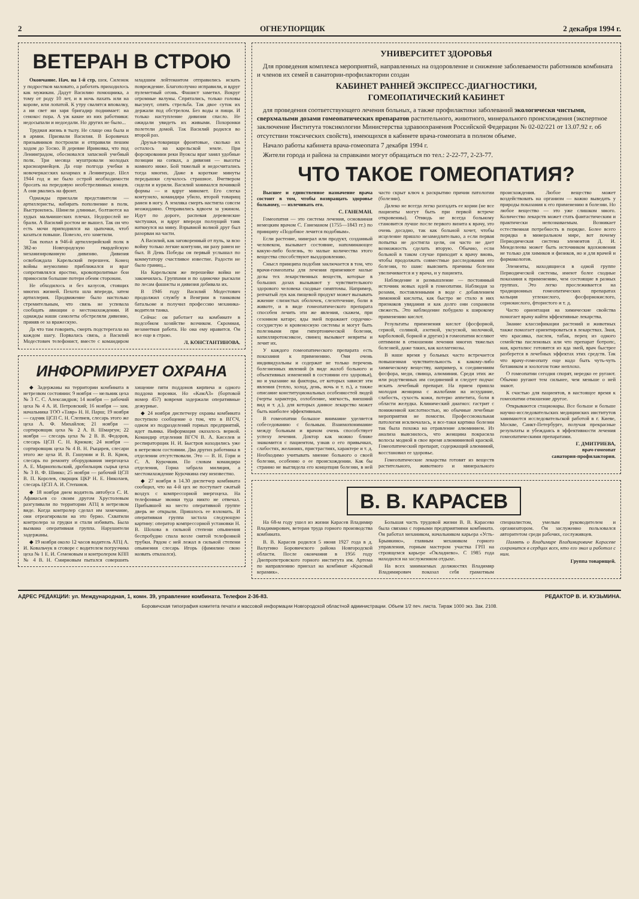2 ОГНЕУПОРЩИК 2 декабря 1994 г.
ВЕТЕРАН В СТРОЮ
Окончание. Нач. на 1-й стр. шек. Силенок у подростков маловато, а работать приходилось как мужикам. Дадут Василию помощника, а тому от роду 10 лет, и в ночь пахать или на корове, или лопатой. К утру свалятся вповалку, а ни свет ни заря бригадир поднимает: на сенокос пора. А уж какие из них работники: недосыпали и недоедали. Но других не было...
Трудная жизнь в тылу. Не слаще она была и в армии. Призвали Василия. В Боровичах призывников построили и отправили пешим ходом до Тосно. В деревне Ириновка, что под Ленинградом, обосновался запасной учебный полк. Три месяца муштровали молодых красноармейцев. Да еще полгода учебки в новочеркасских казармах в Ленинграде. Шел 1944 год и не было острой необходимости бросать на передовую необстрелянных юнцев. А они рвались на фронт.
Однажды приехали представители — артиллеристы, набирать пополнение в полк. Выстроились. Шинели длинные, болтаются на худых мальчишеских плечах. Недорослей не брали. А Василий ростом не вышел. Так он что есть мочи приподнялся на цыпочки, чтоб казаться повыше. Повезло, его заметили.
Так попал в 946-й артиллерийский полк в 382-ю Новгородскую гвардейскую механизированную дивизию. Дивизия освобождала Карельский перешеек. Конец войны неумолимо приближался и враг сопротивлялся яростно, кровопролитные бои приносили большие потери обеим сторонам.
Не обходилось и без казусов, стоящих многих жизней. Пехота шла впереди, затем артиллерия. Продвижение было настолько стремительным, что связь не успевала сообщать авиации о местонахождении. И однажды наши самолеты обстреляли дивизию, приняв ее за вражескую.
Да что там говорить, смерть подстерегала на каждом шагу. Порвалась связь, а Василий Модестович телефонист, вместе с командиром младшим лейтенантом отправились искать повреждение. Благополучно исправили, и вдруг пулеметный огонь. Фашист заметил. Вокруг огромные валуны. Спрятались, только головы высунут, опять стрельба. Так двое суток их держали под обстрелом. Без воды и пищи. И только наступление дивизии спасло. Не ожидали увидеть их живыми. Похоронки полетели домой. Так Василий родился во второй раз.
Друзья-товарищи фронтовые, сколько их осталось на карельской земле. При форсировании реки Вуоксы враг занял удобные позиции на сопках, а дивизия — высоты намного ниже. Бой тяжелый и недосчитались тогда многих. Даже в короткие минуты передышки случалось страшное. Вчетвером сидели и курили. Василий занимался починкой формы — и вдруг миномет. Его слегка контузило, командира убило, второй товарищ ранен в ногу. А земляка смерть настигла совсем неожиданно. Отправились вдвоем за ужином. Идут по дороге, распевая деревенские частушки, и вдруг впереди ползущий танк наткнулся на мину. Взрывной волной друг был разорван на части.
А Василий, как заговоренный от пуль, за всю войну только легкие контузии, ни разу ранен не был. В День Победы он первый услышал по коммутатору счастливое известие. Радости не было границ...
На Карельском же перешейке война не закончилась. Группами и по одиночке рыскали по лесам фашисты и дивизия добивала их.
В 1946 году Василий Модестович продолжил службу в Венгрии в танковом батальоне и получил профессию механика-водителя танка.
Сейчас он работает на комбинате в подсобном хозяйстве возчиком. Скромная, незаметная работа. Но она ему нравится. Он все еще в строю.
Л. КОНСТАНТИНОВА.
ИНФОРМИРУЕТ ОХРАНА
◆ Задержаны на территории комбината в нетрезвом состоянии: 9 ноября — мельник цеха № 3 С. С. Александров; 14 ноября — рабочий цеха № 4 А. И. Петровский; 16 ноября — зам. начальника ТОО «Тавр» Н. Н. Парш; 19 ноября — садчик ЦСП С. Н. Слепнев, слесарь этого же цеха А. Ф. Михайлов; 21 ноября — сортировщик цеха № 2 А. В. Шмаргун; 22 ноября — слесарь цеха № 2 В. В. Федоров, слесарь ЦСП С. Н. Крюков; 24 ноября — сортировщик цеха № 4 В. Н. Рыцарев, слесари этого же цеха И. В. Гашунин и В. В. Крюк, слесарь по ремонту оборудования энергоцеха А. Е. Марнопольский, дробильщик сырья цеха № 3 В. Ф. Шинко; 25 ноября — рабочий ЦСП В. П. Королев, сварщик ЦКР Н. Е. Николаев, слесарь ЦСП А. И. Степанов.
◆ 18 ноября днем водитель автобуса С. И. Афанасьев со своим другом Хрустолевым разгуливали по территории АТЦ в нетрезвом виде. Когда контролер сделал им замечание, они отреагировали на это бурно. Схватили контролера за грудки и стали избивать. Была вызвана оперативная группа. Нарушители задержаны.
◆ 19 ноября около 12 часов водитель АТЦ А. И. Ковальчук в сговоре с водителем погрузчика цеха № 1 Е. И. Семеновым и контролером КПП № 4 В. Н. Смирновым пытался совершить хищение пяти поддонов кирпича и одного поддона воронки. Но «КамАЗ» (бортовой номер 457) вовремя задержали оперативные дежурные.
◆ 24 ноября диспетчеру охраны комбината поступило сообщение о том, что в ВГСЧ, одном из подразделений горных предприятий, идет пьянка. Информация оказалось верной. Командир отделения ВГСЧ В. А. Киселев и респираторщик Н. И. Быстров находились уже в нетрезвом состоянии. Два других работника в отделении отсутствовали. Это — В. Н. Горн и С. А. Курочкин. По словам командира отделения, Горна забрала милиция, а местонахождение Курочкина ему неизвестно.
◆ 27 ноября в 14.30 диспетчер комбината сообщил, что на 4-й цех не поступает сжатый воздух с компрессорной энергоцеха. На телефонные звонки туда никто не отвечал. Прибывшей на место оперативной группе дверь не открыли. Пришлось ее взломать. И оперативная группа застала следующую картину: оператор компрессорной установки Н. В. Шохова в сильной степени опьянения беспробудно спала возле снятой телефонной трубки. Рядом с ней лежал в сильной степени опьянения слесарь Игорь (фамилию свою назвать отказался).
УНИВЕРСИТЕТ ЗДОРОВЬЯ
Для проведения комплекса мероприятий, направленных на оздоровление и снижение заболеваемости работников комбината и членов их семей в санатории-профилактории создан
КАБИНЕТ РАННЕЙ ЭКСПРЕСС-ДИАГНОСТИКИ,
ГОМЕОПАТИЧЕСКИЙ КАБИНЕТ
для проведения соответствующего лечения больных, а также профилактики заболеваний экологически чистыми, сверхмалыми дозами гомеопатических препаратов растительного, животного, минерального происхождения (экспертное заключение Института токсикологии Министерства здравоохранения Российской Федерации № 02-02/221 от 13.07.92 г. об отсутствии токсических свойств), имеющихся в кабинете врача-гомеопата в полном объеме.
Начало работы кабинета врача-гомеопата 7 декабря 1994 г.
Жители города и района за справками могут обращаться по тел.: 2-22-77, 2-23-77.
ЧТО ТАКОЕ ГОМЕОПАТИЯ?
Высшее и единственное назначение врача состоит в том, чтобы возвращать здоровье больному, — излечивать его.
С. ГАНЕМАН.
Гомеопатия — это система лечения, основанная немецким врачом С. Ганеманом (1755—1843 гг.) по принципу «Подобное лечится подобным».
Если растение, минерал или продукт, созданный человеком, вызывает состояние, напоминающее какую-либо болезнь, то малые количества этого вещества способствуют выздоровлению.
Смысл принципа подобия заключается в том, что врачи-гомеопаты для лечения применяют малые дозы тех лекарственных веществ, которые в больших дозах вызывают у чувствительного здорового человека сходные симптомы. Например, репчатый лук как пищевой продукт может вызывать жжение слизистых оболочек, слезотечение, боли в животе, и в виде гомеопатического препарата способен лечить эти же явления, скажем, при сезонном катаре; яды змей поражают сердечно-сосудистую и кровеносную системы и могут быть полезными при гипертонической болезни, капилляротоксикозе, свинец вызывает невриты и лечит их.
У каждого гомеопатического препарата есть показания к применению. Они очень индивидуальны и содержат не только перечень болезненных явлений (в виде жалоб больного и объективных изменений в состоянии его здоровья), но и указание на факторы, от которых зависят эти явления (тепло, холод, день, ночь и т. п.), а также описание конституциональных особенностей людей (черты характера, озлобление, мягкость, внешний вид и т. д.), для которых данное лекарство может быть наиболее эффективным.
В гомеопатии большое внимание уделяется собеседованию с больным. Взаимопонимание между больным и врачом очень способствует успеху лечения. Доктор как можно ближе знакомится с пациентом, узнав о его привычках, слабостях, желаниях, пристрастиях, характере и т. д. Необходимо учитывать мнение больного о своей болезни, особенно о ее происхождении. Как бы странно не выглядела его концепция болезни, в ней часто скрыт ключ к раскрытию причин патологии (болезни).
Далеко не всегда легко разгадать ее корни (не все пациенты могут быть при первой встрече откровенны). Отнюдь не всегда больному становится лучше после первого визита к врачу, это очень досадно, так как больной хочет, чтобы исцеление пришло незамедлительно, а если первая попытка не достигла цели, он часто не дает возможность сделать вторую. Обычно, если больной в таком случае приходит к врачу вновь, чтобы продолжать совместные расследования его болезни, то шанс выяснить причины болезни увеличивается и у врача, и у пациента.
Наблюдение и размышление — постоянный источник новых идей в гомеопатии. Наблюдая за розами, поставленными в воде с добавлением лимонной кислоты, как быстро не стало в них признаков увядания и как долго они сохранили свежесть. Это наблюдение побудило к широкому применению кислот.
Результаты применения кислот (фосфорной, серной, соляной, азотной, уксусной, молочной, карболовой, борной и других) в гомеопатии вселяют оптимизм в отношении лечения многих тяжелых болезней, даже таких, как коллагенозы.
В наше время у больных часто встречается повышенная чувствительность к какому-либо химическому веществу, например, к соединениям фосфора, меди, свинца, алюминия. Среди этих же или родственных им соединений и следует подчас искать лечебный препарат. На прием пришла молодая женщина с жалобами на исхудание, слабость, сухость кожи, потерю аппетита, боли в области желудка. Клинический диагноз: гастрит с пониженной кислотностью, но обычные лечебные мероприятия не помогли. Профессиональная патология исключалась, и все-таки картина болезни так была похожа на отравление алюминием. Из анализа выяснилось, что женщина покрасила волосы модной в свое время алюминиевой краской. Гомеопатический препарат, содержащий алюминий, восстановил ее здоровье.
Гомеопатические лекарства готовят из веществ растительного, животного и минерального происхождения. Любое вещество может воздействовать на организм — важно выведать у природы показания к его применению в болезни. Но любое вещество — это уже слишком много. Количество лекарств может стать фантастическим и практически непознаваемым. Возникает естественная потребность в порядке. Более всего порядка в минеральном мире, вот почему Периодическая система элементов Д. И. Менделеева может быть источником вдохновения не только для химиков и физиков, но и для врачей и фармакологов.
Элементы, находящиеся в одной группе Периодической системы, имеют более сходные показания к применению, чем состоящие в разных группах. Это легко прослеживается на традиционных гомеопатических препаратах кальция углекислого, фосфорнокислого, сернокислого, фтористого и т. д.
Часто ориентация на химические свойства помогает врачу найти эффективные лекарства.
Знание классификации растений и животных также помогает ориентироваться в лекарствах. Зная, что красавка, паслен, табак, перец из одного семейства пасленовых или что препарат ботропс, ная, кроталюс готовятся из яда змей, врач быстрее разберется в лечебных эффектах этих средств. Так что врачу-гомеопату еще надо быть чуть-чуть ботаником и зоологом тоже неплохо.
О гомеопатии сегодня спорят, нередко ее ругают. Обычно ругают тем сильнее, чем меньше о ней знают.
К счастью для пациентов, в настоящее время к гомеопатии отношение другое.
Открываются стационары. Все больше и больше научно-исследовательских медицинских институтов занимаются исследовательской работой в г. Киеве, Москве, Санкт-Петербурге, получая прекрасные результаты и убеждаясь в эффективности лечения гомеопатическими препаратами.
Г. ДМИТРИЕВА,
врач-гомеопат
санатория-профилактория.
В. В. КАРАСЕВ
На 68-м году ушел из жизни Карасев Владимир Владимирович, ветеран труда горного производства комбината.
В. В. Карасев родился 5 июня 1927 года в д. Валугино Боровичского района Новгородской области. После окончания в 1956 году Днепропетровского горного института им. Артема по направлению приехал на комбинат «Красный керамик».
Большая часть трудовой жизни В. В. Карасева была связана с горными предприятиями комбината. Он работал механиком, начальником карьера «Усть-Брынкино», главным механиком горного управления, горным мастером участка ГРП на строящемся карьере «Окладнево». С 1985 года находился на заслуженном отдыхе.
На всех занимаемых должностях Владимир Владимирович показал себя грамотным специалистом, умелым руководителем и организатором. Он заслуженно пользовался авторитетом среди рабочих, сослуживцев.
Память о Владимире Владимировиче Карасеве сохранится в сердцах всех, кто его знал и работал с ним.
Группа товарищей.
АДРЕС РЕДАКЦИИ: ул. Международная, 1, комн. 39, управление комбината. Телефон 2-36-83. РЕДАКТОР В. И. КУЗЬМИНА.
Боровичская типография комитета печати и массовой информации Новгородской областной администрации. Объем 1/2 печ. листа. Тираж 1000 экз. Зак. 2108.